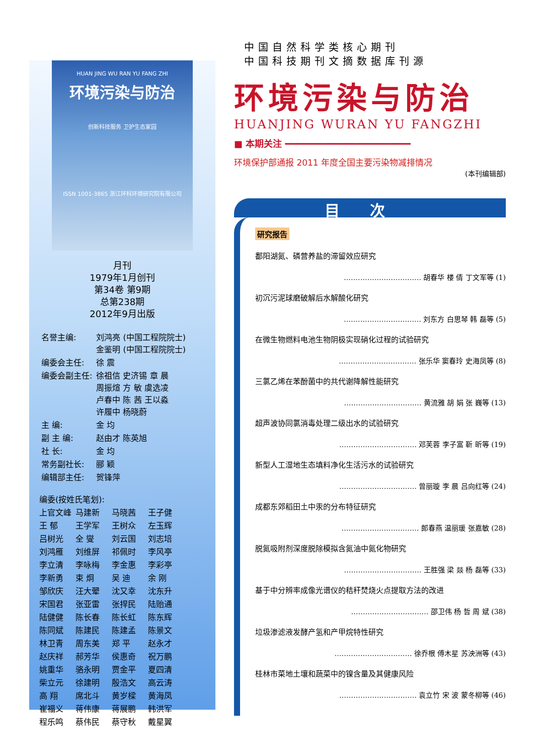HUAN JING WU RAN YU FANG ZHI
环境污染与防治
创新科技服务 卫护生态家园
ISSN 1001-3865 浙江环科环境研究院有限公司
月刊
1979年1月创刊
第34卷 第9期
总第238期
2012年9月出版
| 名誉主编: | 刘鸿亮 (中国工程院院士) 金鉴明 (中国工程院院士) |
| 编委会主任: | 徐 震 |
| 编委会副主任: | 徐祖信 史济锡 章 晨 周振煊 方 敏 虞选凌 卢春中 陈 茜 王以淼 许履中 杨晓蔚 |
| 主 编: | 金 均 |
| 副 主 编: | 赵由才 陈英旭 |
| 社 长: | 金 均 |
| 常务副社长: | 郦 颖 |
| 编辑部主任: | 贺锋萍 |
| 编委(按姓氏笔划): | | | |
| 上官文峰 | 马建新 | 马晓茜 | 王子健 |
| 王 郁 | 王学军 | 王树众 | 左玉辉 |
| 吕树光 | 全 燮 | 刘云国 | 刘志培 |
| 刘鸿雁 | 刘维屏 | 祁佩时 | 李风亭 |
| 李立清 | 李咏梅 | 李金惠 | 李彩亭 |
| 李新勇 | 束 炯 | 吴 迪 | 余 刚 |
| 邹欣庆 | 汪大翚 | 沈又幸 | 沈东升 |
| 宋国君 | 张亚雷 | 张捍民 | 陆贻通 |
| 陆健健 | 陈长春 | 陈长虹 | 陈东辉 |
| 陈同斌 | 陈建民 | 陈建孟 | 陈景文 |
| 林卫青 | 周东美 | 郑 平 | 赵永才 |
| 赵庆祥 | 郝芳华 | 侯惠奇 | 祝万鹏 |
| 姚重华 | 骆永明 | 贾金平 | 夏四清 |
| 柴立元 | 徐建明 | 殷浩文 | 高云涛 |
| 高 翔 | 席北斗 | 黄岁樑 | 黄海凤 |
| 崔福义 | 蒋伟康 | 蒋展鹏 | 韩洪军 |
| 程乐鸣 | 蔡伟民 | 蔡守秋 | 戴星翼 |
中国自然科学类核心期刊
中国科技期刊文摘数据库刊源
环境污染与防治
HUANJING WURAN YU FANGZHI
■ 本期关注 ━━━━━━━━━━━━━━━━━━━━━━━
环境保护部通报 2011 年度全国主要污染物减排情况
(本刊编辑部)
目次
研究报告
鄱阳湖氮、磷营养盐的滞留效应研究
…………………………… 胡春华 楼 倩 丁文军等 (1)
初沉污泥球磨破解后水解酸化研究
…………………………… 刘东方 白思琴 韩 磊等 (5)
在微生物燃料电池生物阴极实现硝化过程的试验研究
…………………………… 张乐华 窦春玲 史海凤等 (8)
三氯乙烯在苯酚菌中的共代谢降解性能研究
…………………………… 黄流雅 胡 娟 张 巍等 (13)
超声波协同氯消毒处理二级出水的试验研究
…………………………… 邓芙蓉 李子富 靳 昕等 (19)
新型人工湿地生态填料净化生活污水的试验研究
…………………………… 曾丽璇 李 晨 吕向红等 (24)
成都东郊稻田土中汞的分布特征研究
…………………………… 郎春燕 温丽瑗 张嘉敏 (28)
脱氮吸附剂深度脱除模拟含氮油中氮化物研究
…………………………… 王胜强 梁 燚 杨 磊等 (33)
基于中分辨率成像光谱仪的秸秆焚烧火点提取方法的改进
…………………………… 邵卫伟 杨 哲 周 斌 (38)
垃圾渗滤液发酵产氢和产甲烷特性研究
…………………………… 徐乔根 傅木星 苏泱洲等 (43)
桂林市菜地土壤和蔬菜中的镍含量及其健康风险
…………………………… 袁立竹 宋 波 蒙冬柳等 (46)